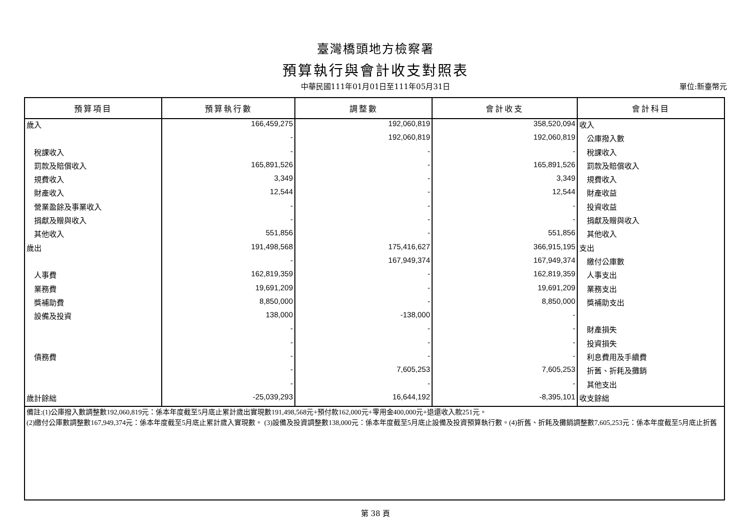臺灣橋頭地方檢察署
預算執行與會計收支對照表
中華民國111年01月01日至111年05月31日
單位:新臺幣元
| 預算項目 | 預算執行數 | 調整數 | 會計收支 | 會計科目 |
| --- | --- | --- | --- | --- |
| 歲入 | 166,459,275 | 192,060,819 | 358,520,094 | 收入 |
| | - | 192,060,819 | 192,060,819 | 公庫撥入數 |
| 稅課收入 | - | - | - | 稅課收入 |
| 罰款及賠償收入 | 165,891,526 | - | 165,891,526 | 罰款及賠償收入 |
| 規費收入 | 3,349 | - | 3,349 | 規費收入 |
| 財產收入 | 12,544 | - | 12,544 | 財產收益 |
| 營業盈餘及事業收入 | - | - | - | 投資收益 |
| 捐獻及贈與收入 | - | - | - | 捐獻及贈與收入 |
| 其他收入 | 551,856 | - | 551,856 | 其他收入 |
| 歲出 | 191,498,568 | 175,416,627 | 366,915,195 | 支出 |
| | - | 167,949,374 | 167,949,374 | 繳付公庫數 |
| 人事費 | 162,819,359 | - | 162,819,359 | 人事支出 |
| 業務費 | 19,691,209 | - | 19,691,209 | 業務支出 |
| 獎補助費 | 8,850,000 | - | 8,850,000 | 獎補助支出 |
| 設備及投資 | 138,000 | -138,000 | - | |
| | - | - | - | 財產損失 |
| | - | - | - | 投資損失 |
| 債務費 | - | - | - | 利息費用及手續費 |
| | - | 7,605,253 | 7,605,253 | 折舊、折耗及攤銷 |
| | - | - | - | 其他支出 |
| 歲計餘絀 | -25,039,293 | 16,644,192 | -8,395,101 | 收支餘絀 |
| 備註:(1)公庫撥入數調整數192,060,819元：係本年度截至5月底止累計歲出實現數191,498,568元+預付款162,000元+零用金400,000元+退還收入款251元。 (2)繳付公庫數調整數167,949,374元：係本年度截至5月底止累計歲入實現數。 (3)設備及投資調整數138,000元：係本年度截至5月底止設備及投資預算執行數。(4)折舊、折耗及攤銷調整數7,605,253元：係本年度截至5月底止折舊 | | | | |
第 38 頁